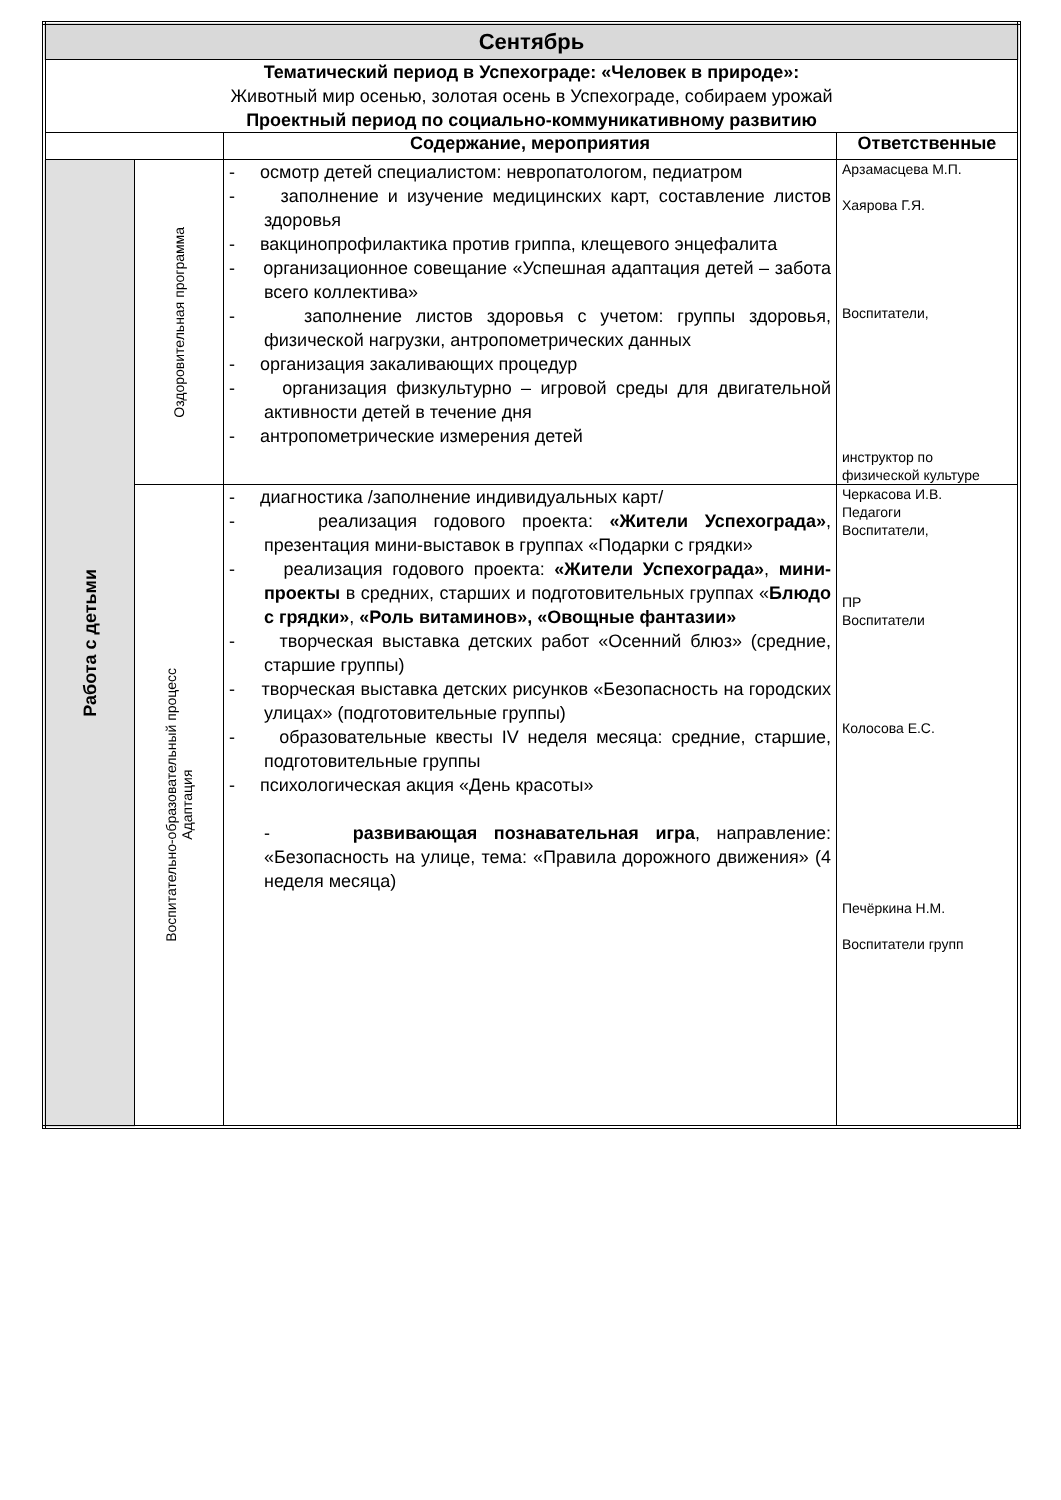| Сентябрь | | | |
| Тематический период в Успехограде: «Человек в природе»: Животный мир осенью, золотая осень в Успехограде, собираем урожай Проектный период по социально-коммуникативному развитию | | | |
| | | Содержание, мероприятия | Ответственные |
| Работа с детьми | Оздоровительная программа | - осмотр детей специалистом: невропатологом, педиатром - заполнение и изучение медицинских карт, составление листов здоровья - вакцинопрофилактика против гриппа, клещевого энцефалита - организационное совещание «Успешная адаптация детей – забота всего коллектива» - заполнение листов здоровья с учетом: группы здоровья, физической нагрузки, антропометрических данных - организация закаливающих процедур - организация физкультурно – игровой среды для двигательной активности детей в течение дня - антропометрические измерения детей | Арзамасцева М.П. Хаярова Г.Я. Воспитатели, инструктор по физической культуре |
| | Воспитательно-образовательный процесс Адаптация | - диагностика /заполнение индивидуальных карт/ - реализация годового проекта: «Жители Успехограда» , презентация мини-выставок в группах «Подарки с грядки» - реализация годового проекта: «Жители Успехограда» , мини-проекты в средних, старших и подготовительных группах « Блюдо с грядки» , «Роль витаминов», «Овощные фантазии» - творческая выставка детских работ «Осенний блюз» (средние, старшие группы) - творческая выставка детских рисунков «Безопасность на городских улицах» (подготовительные группы) - образовательные квесты IV неделя месяца: средние, старшие, подготовительные группы - психологическая акция «День красоты» - развивающая познавательная игра , направление: «Безопасность на улице, тема: «Правила дорожного движения» (4 неделя месяца) | Черкасова И.В. Педагоги Воспитатели, ПР Воспитатели Колосова Е.С. Печёркина Н.М. Воспитатели групп |